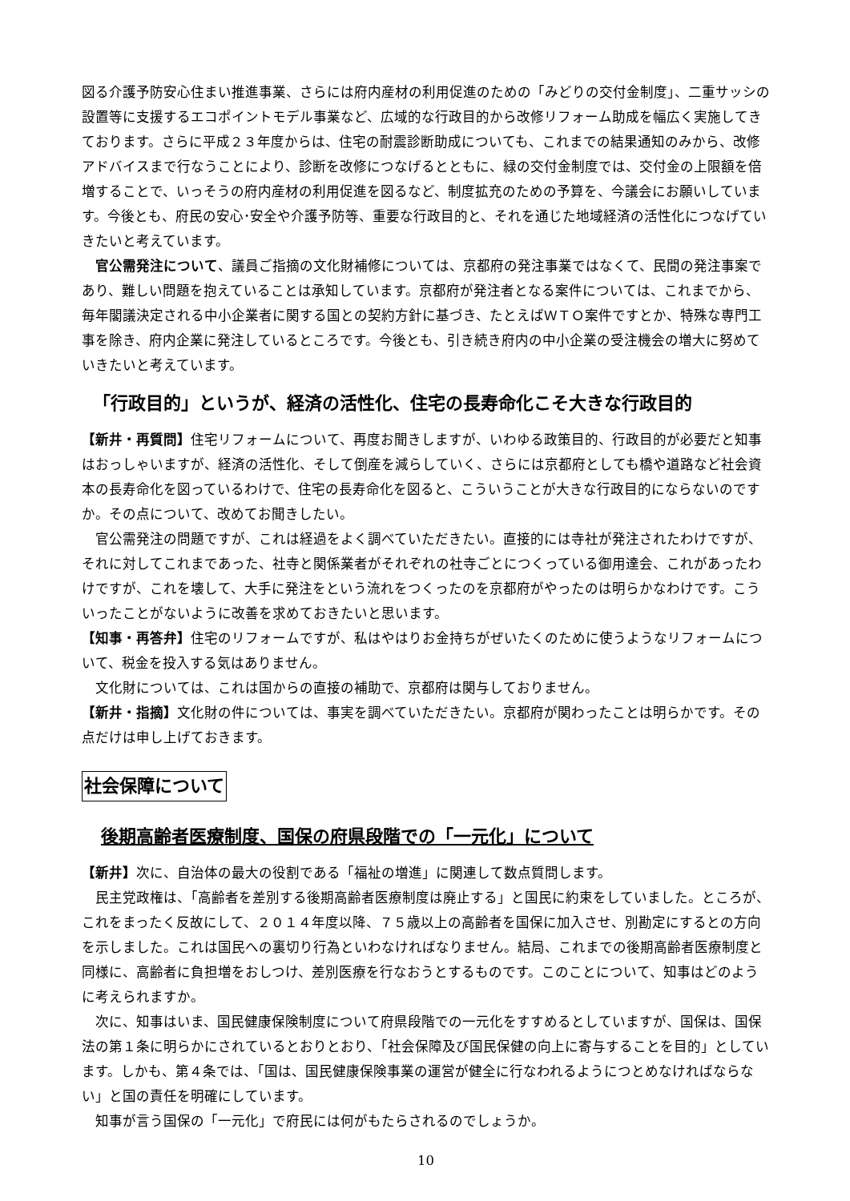図る介護予防安心住まい推進事業、さらには府内産材の利用促進のための「みどりの交付金制度」、二重サッシの設置等に支援するエコポイントモデル事業など、広域的な行政目的から改修リフォーム助成を幅広く実施してきております。さらに平成２３年度からは、住宅の耐震診断助成についても、これまでの結果通知のみから、改修アドバイスまで行なうことにより、診断を改修につなげるとともに、緑の交付金制度では、交付金の上限額を倍増することで、いっそうの府内産材の利用促進を図るなど、制度拡充のための予算を、今議会にお願いしています。今後とも、府民の安心･安全や介護予防等、重要な行政目的と、それを通じた地域経済の活性化につなげていきたいと考えています。
官公需発注について、議員ご指摘の文化財補修については、京都府の発注事業ではなくて、民間の発注事案であり、難しい問題を抱えていることは承知しています。京都府が発注者となる案件については、これまでから、毎年閣議決定される中小企業者に関する国との契約方針に基づき、たとえばＷＴＯ案件ですとか、特殊な専門工事を除き、府内企業に発注しているところです。今後とも、引き続き府内の中小企業の受注機会の増大に努めていきたいと考えています。
「行政目的」というが、経済の活性化、住宅の長寿命化こそ大きな行政目的
【新井・再質問】住宅リフォームについて、再度お聞きしますが、いわゆる政策目的、行政目的が必要だと知事はおっしゃいますが、経済の活性化、そして倒産を減らしていく、さらには京都府としても橋や道路など社会資本の長寿命化を図っているわけで、住宅の長寿命化を図ると、こういうことが大きな行政目的にならないのですか。その点について、改めてお聞きしたい。
官公需発注の問題ですが、これは経過をよく調べていただきたい。直接的には寺社が発注されたわけですが、それに対してこれまであった、社寺と関係業者がそれぞれの社寺ごとにつくっている御用達会、これがあったわけですが、これを壊して、大手に発注をという流れをつくったのを京都府がやったのは明らかなわけです。こういったことがないように改善を求めておきたいと思います。
【知事・再答弁】住宅のリフォームですが、私はやはりお金持ちがぜいたくのために使うようなリフォームについて、税金を投入する気はありません。
文化財については、これは国からの直接の補助で、京都府は関与しておりません。
【新井・指摘】文化財の件については、事実を調べていただきたい。京都府が関わったことは明らかです。その点だけは申し上げておきます。
社会保障について
後期高齢者医療制度、国保の府県段階での「一元化」について
【新井】次に、自治体の最大の役割である「福祉の増進」に関連して数点質問します。
民主党政権は、「高齢者を差別する後期高齢者医療制度は廃止する」と国民に約束をしていました。ところが、これをまったく反故にして、２０１４年度以降、７５歳以上の高齢者を国保に加入させ、別勘定にするとの方向を示しました。これは国民への裏切り行為といわなければなりません。結局、これまでの後期高齢者医療制度と同様に、高齢者に負担増をおしつけ、差別医療を行なおうとするものです。このことについて、知事はどのように考えられますか。
次に、知事はいま、国民健康保険制度について府県段階での一元化をすすめるとしていますが、国保は、国保法の第１条に明らかにされているとおりとおり、「社会保障及び国民保健の向上に寄与することを目的」としています。しかも、第４条では、「国は、国民健康保険事業の運営が健全に行なわれるようにつとめなければならない」と国の責任を明確にしています。
知事が言う国保の「一元化」で府民には何がもたらされるのでしょうか。
10